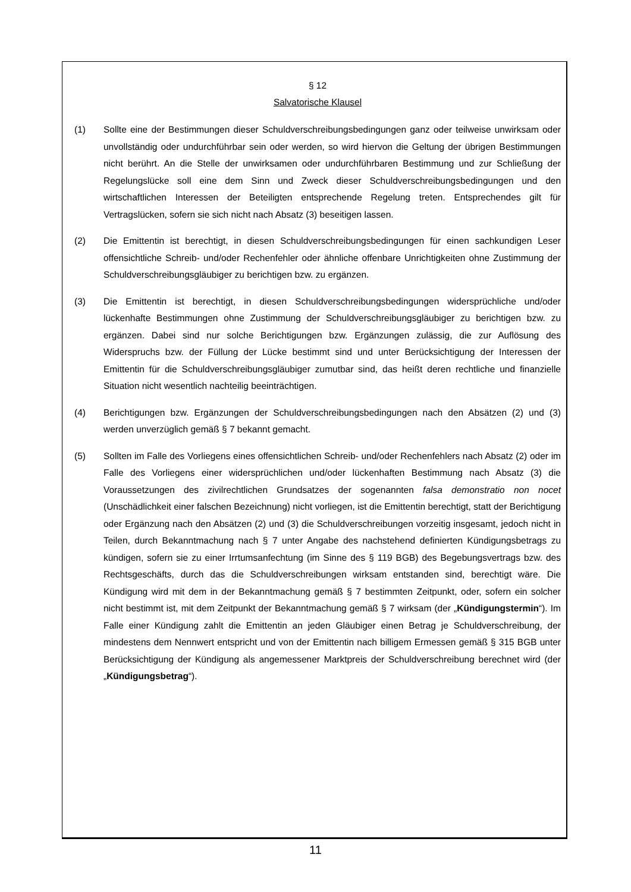§ 12
Salvatorische Klausel
(1) Sollte eine der Bestimmungen dieser Schuldverschreibungsbedingungen ganz oder teilweise unwirksam oder unvollständig oder undurchführbar sein oder werden, so wird hiervon die Geltung der übrigen Bestimmungen nicht berührt. An die Stelle der unwirksamen oder undurchführbaren Bestimmung und zur Schließung der Regelungslücke soll eine dem Sinn und Zweck dieser Schuldverschreibungsbedingungen und den wirtschaftlichen Interessen der Beteiligten entsprechende Regelung treten. Entsprechendes gilt für Vertragslücken, sofern sie sich nicht nach Absatz (3) beseitigen lassen.
(2) Die Emittentin ist berechtigt, in diesen Schuldverschreibungsbedingungen für einen sachkundigen Leser offensichtliche Schreib- und/oder Rechenfehler oder ähnliche offenbare Unrichtigkeiten ohne Zustimmung der Schuldverschreibungsgläubiger zu berichtigen bzw. zu ergänzen.
(3) Die Emittentin ist berechtigt, in diesen Schuldverschreibungsbedingungen widersprüchliche und/oder lückenhafte Bestimmungen ohne Zustimmung der Schuldverschreibungsgläubiger zu berichtigen bzw. zu ergänzen. Dabei sind nur solche Berichtigungen bzw. Ergänzungen zulässig, die zur Auflösung des Widerspruchs bzw. der Füllung der Lücke bestimmt sind und unter Berücksichtigung der Interessen der Emittentin für die Schuldverschreibungsgläubiger zumutbar sind, das heißt deren rechtliche und finanzielle Situation nicht wesentlich nachteilig beeinträchtigen.
(4) Berichtigungen bzw. Ergänzungen der Schuldverschreibungsbedingungen nach den Absätzen (2) und (3) werden unverzüglich gemäß § 7 bekannt gemacht.
(5) Sollten im Falle des Vorliegens eines offensichtlichen Schreib- und/oder Rechenfehlers nach Absatz (2) oder im Falle des Vorliegens einer widersprüchlichen und/oder lückenhaften Bestimmung nach Absatz (3) die Voraussetzungen des zivilrechtlichen Grundsatzes der sogenannten falsa demonstratio non nocet (Unschädlichkeit einer falschen Bezeichnung) nicht vorliegen, ist die Emittentin berechtigt, statt der Berichtigung oder Ergänzung nach den Absätzen (2) und (3) die Schuldverschreibungen vorzeitig insgesamt, jedoch nicht in Teilen, durch Bekanntmachung nach § 7 unter Angabe des nachstehend definierten Kündigungsbetrags zu kündigen, sofern sie zu einer Irrtumsanfechtung (im Sinne des § 119 BGB) des Begebungsvertrags bzw. des Rechtsgeschäfts, durch das die Schuldverschreibungen wirksam entstanden sind, berechtigt wäre. Die Kündigung wird mit dem in der Bekanntmachung gemäß § 7 bestimmten Zeitpunkt, oder, sofern ein solcher nicht bestimmt ist, mit dem Zeitpunkt der Bekanntmachung gemäß § 7 wirksam (der „Kündigungstermin“). Im Falle einer Kündigung zahlt die Emittentin an jeden Gläubiger einen Betrag je Schuldverschreibung, der mindestens dem Nennwert entspricht und von der Emittentin nach billigem Ermessen gemäß § 315 BGB unter Berücksichtigung der Kündigung als angemessener Marktpreis der Schuldverschreibung berechnet wird (der „Kündigungsbetrag“).
11